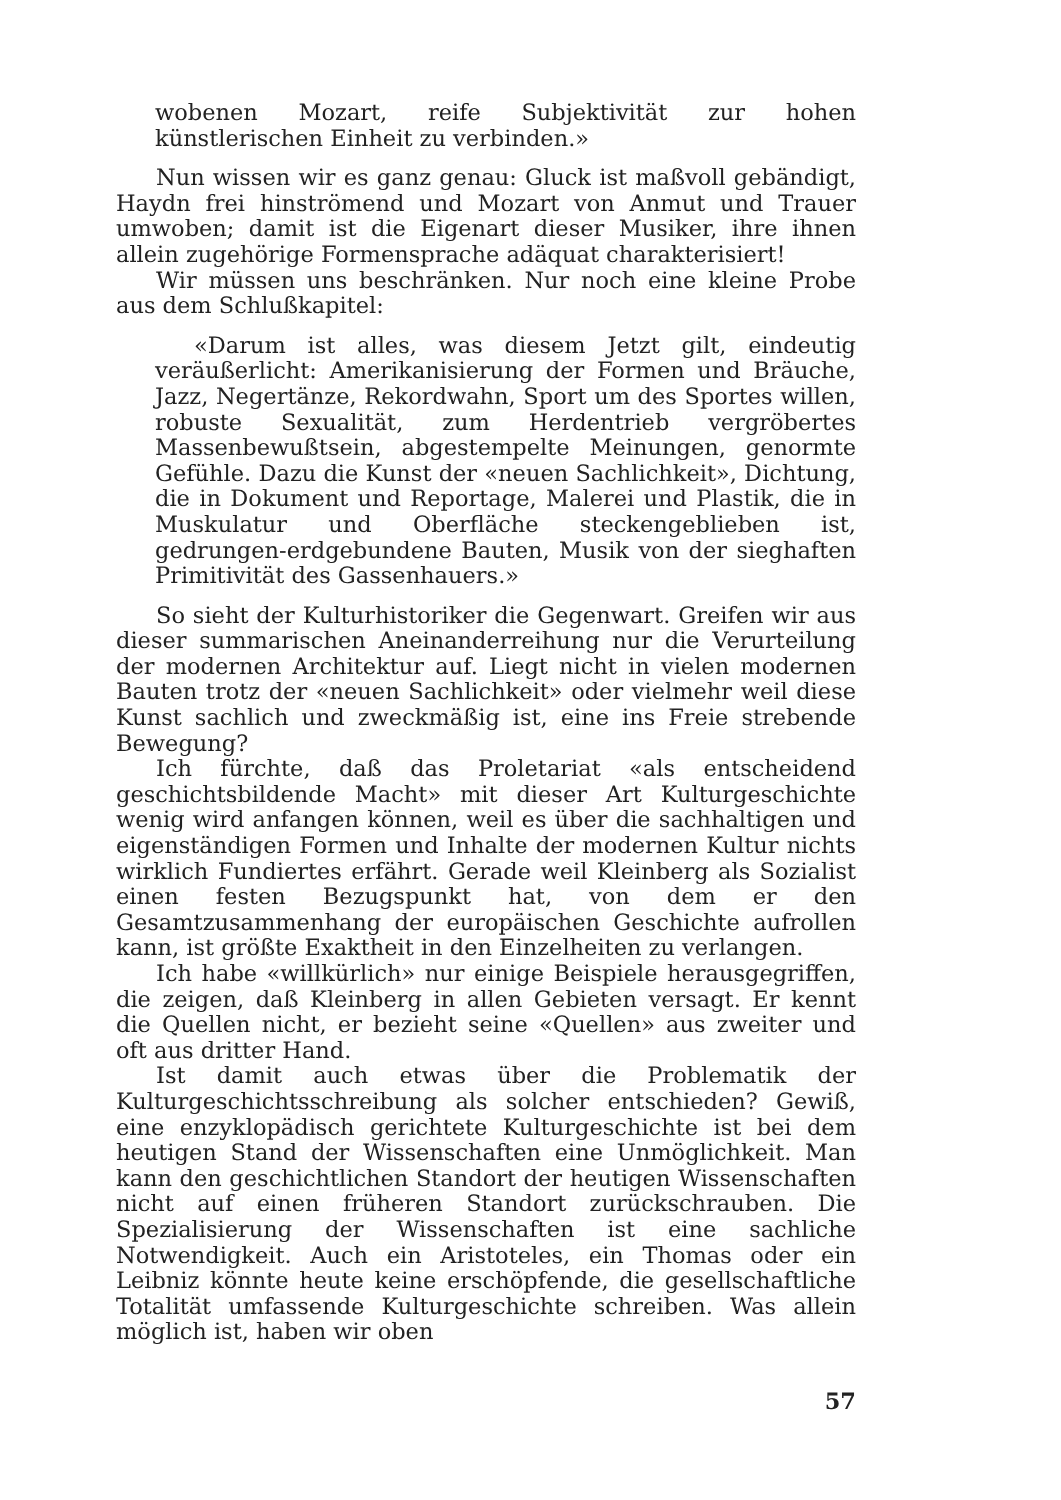wobenen Mozart, reife Subjektivität zur hohen künstlerischen Einheit zu verbinden.»
Nun wissen wir es ganz genau: Gluck ist maßvoll gebändigt, Haydn frei hinströmend und Mozart von Anmut und Trauer umwoben; damit ist die Eigenart dieser Musiker, ihre ihnen allein zugehörige Formensprache adäquat charakterisiert!
Wir müssen uns beschränken. Nur noch eine kleine Probe aus dem Schlußkapitel:
«Darum ist alles, was diesem Jetzt gilt, eindeutig veräußerlicht: Amerikanisierung der Formen und Bräuche, Jazz, Negertänze, Rekordwahn, Sport um des Sportes willen, robuste Sexualität, zum Herdentrieb vergröbertes Massenbewußtsein, abgestempelte Meinungen, genormte Gefühle. Dazu die Kunst der «neuen Sachlichkeit», Dichtung, die in Dokument und Reportage, Malerei und Plastik, die in Muskulatur und Oberfläche steckengeblieben ist, gedrungen-erdgebundene Bauten, Musik von der sieghaften Primitivität des Gassenhauers.»
So sieht der Kulturhistoriker die Gegenwart. Greifen wir aus dieser summarischen Aneinanderreihung nur die Verurteilung der modernen Architektur auf. Liegt nicht in vielen modernen Bauten trotz der «neuen Sachlichkeit» oder vielmehr weil diese Kunst sachlich und zweckmäßig ist, eine ins Freie strebende Bewegung?
Ich fürchte, daß das Proletariat «als entscheidend geschichtsbildende Macht» mit dieser Art Kulturgeschichte wenig wird anfangen können, weil es über die sachhaltigen und eigenständigen Formen und Inhalte der modernen Kultur nichts wirklich Fundiertes erfährt. Gerade weil Kleinberg als Sozialist einen festen Bezugspunkt hat, von dem er den Gesamtzusammenhang der europäischen Geschichte aufrollen kann, ist größte Exaktheit in den Einzelheiten zu verlangen.
Ich habe «willkürlich» nur einige Beispiele herausgegriffen, die zeigen, daß Kleinberg in allen Gebieten versagt. Er kennt die Quellen nicht, er bezieht seine «Quellen» aus zweiter und oft aus dritter Hand.
Ist damit auch etwas über die Problematik der Kulturgeschichtsschreibung als solcher entschieden? Gewiß, eine enzyklopädisch gerichtete Kulturgeschichte ist bei dem heutigen Stand der Wissenschaften eine Unmöglichkeit. Man kann den geschichtlichen Standort der heutigen Wissenschaften nicht auf einen früheren Standort zurückschrauben. Die Spezialisierung der Wissenschaften ist eine sachliche Notwendigkeit. Auch ein Aristoteles, ein Thomas oder ein Leibniz könnte heute keine erschöpfende, die gesellschaftliche Totalität umfassende Kulturgeschichte schreiben. Was allein möglich ist, haben wir oben
57